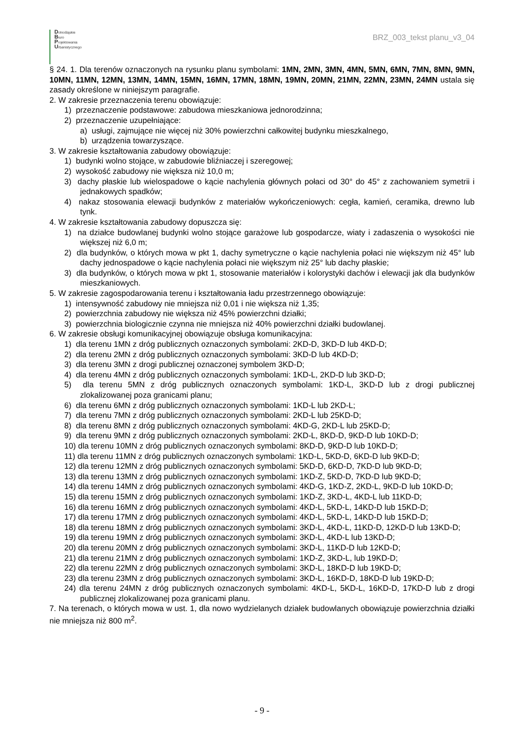Dolnośląskie
Biuro
Projektowania
Urbanistycznego
BRZ_003_tekst planu_v3_04
§ 24. 1. Dla terenów oznaczonych na rysunku planu symbolami: 1MN, 2MN, 3MN, 4MN, 5MN, 6MN, 7MN, 8MN, 9MN, 10MN, 11MN, 12MN, 13MN, 14MN, 15MN, 16MN, 17MN, 18MN, 19MN, 20MN, 21MN, 22MN, 23MN, 24MN ustala się zasady określone w niniejszym paragrafie.
2. W zakresie przeznaczenia terenu obowiązuje:
1) przeznaczenie podstawowe: zabudowa mieszkaniowa jednorodzinna;
2) przeznaczenie uzupełniające:
a) usługi, zajmujące nie więcej niż 30% powierzchni całkowitej budynku mieszkalnego,
b) urządzenia towarzyszące.
3. W zakresie kształtowania zabudowy obowiązuje:
1) budynki wolno stojące, w zabudowie bliźniaczej i szeregowej;
2) wysokość zabudowy nie większa niż 10,0 m;
3) dachy płaskie lub wielospadowe o kącie nachylenia głównych połaci od 30° do 45° z zachowaniem symetrii i jednakowych spadków;
4) nakaz stosowania elewacji budynków z materiałów wykończeniowych: cegła, kamień, ceramika, drewno lub tynk.
4. W zakresie kształtowania zabudowy dopuszcza się:
1) na działce budowlanej budynki wolno stojące garażowe lub gospodarcze, wiaty i zadaszenia o wysokości nie większej niż 6,0 m;
2) dla budynków, o których mowa w pkt 1, dachy symetryczne o kącie nachylenia połaci nie większym niż 45° lub dachy jednospadowe o kącie nachylenia połaci nie większym niż 25° lub dachy płaskie;
3) dla budynków, o których mowa w pkt 1, stosowanie materiałów i kolorystyki dachów i elewacji jak dla budynków mieszkaniowych.
5. W zakresie zagospodarowania terenu i kształtowania ładu przestrzennego obowiązuje:
1) intensywność zabudowy nie mniejsza niż 0,01 i nie większa niż 1,35;
2) powierzchnia zabudowy nie większa niż 45% powierzchni działki;
3) powierzchnia biologicznie czynna nie mniejsza niż 40% powierzchni działki budowlanej.
6. W zakresie obsługi komunikacyjnej obowiązuje obsługa komunikacyjna:
1) dla terenu 1MN z dróg publicznych oznaczonych symbolami: 2KD-D, 3KD-D lub 4KD-D;
2) dla terenu 2MN z dróg publicznych oznaczonych symbolami: 3KD-D lub 4KD-D;
3) dla terenu 3MN z drogi publicznej oznaczonej symbolem 3KD-D;
4) dla terenu 4MN z dróg publicznych oznaczonych symbolami: 1KD-L, 2KD-D lub 3KD-D;
5) dla terenu 5MN z dróg publicznych oznaczonych symbolami: 1KD-L, 3KD-D lub z drogi publicznej zlokalizowanej poza granicami planu;
6) dla terenu 6MN z dróg publicznych oznaczonych symbolami: 1KD-L lub 2KD-L;
7) dla terenu 7MN z dróg publicznych oznaczonych symbolami: 2KD-L lub 25KD-D;
8) dla terenu 8MN z dróg publicznych oznaczonych symbolami: 4KD-G, 2KD-L lub 25KD-D;
9) dla terenu 9MN z dróg publicznych oznaczonych symbolami: 2KD-L, 8KD-D, 9KD-D lub 10KD-D;
10) dla terenu 10MN z dróg publicznych oznaczonych symbolami: 8KD-D, 9KD-D lub 10KD-D;
11) dla terenu 11MN z dróg publicznych oznaczonych symbolami: 1KD-L, 5KD-D, 6KD-D lub 9KD-D;
12) dla terenu 12MN z dróg publicznych oznaczonych symbolami: 5KD-D, 6KD-D, 7KD-D lub 9KD-D;
13) dla terenu 13MN z dróg publicznych oznaczonych symbolami: 1KD-Z, 5KD-D, 7KD-D lub 9KD-D;
14) dla terenu 14MN z dróg publicznych oznaczonych symbolami: 4KD-G, 1KD-Z, 2KD-L, 9KD-D lub 10KD-D;
15) dla terenu 15MN z dróg publicznych oznaczonych symbolami: 1KD-Z, 3KD-L, 4KD-L lub 11KD-D;
16) dla terenu 16MN z dróg publicznych oznaczonych symbolami: 4KD-L, 5KD-L, 14KD-D lub 15KD-D;
17) dla terenu 17MN z dróg publicznych oznaczonych symbolami: 4KD-L, 5KD-L, 14KD-D lub 15KD-D;
18) dla terenu 18MN z dróg publicznych oznaczonych symbolami: 3KD-L, 4KD-L, 11KD-D, 12KD-D lub 13KD-D;
19) dla terenu 19MN z dróg publicznych oznaczonych symbolami: 3KD-L, 4KD-L lub 13KD-D;
20) dla terenu 20MN z dróg publicznych oznaczonych symbolami: 3KD-L, 11KD-D lub 12KD-D;
21) dla terenu 21MN z dróg publicznych oznaczonych symbolami: 1KD-Z, 3KD-L, lub 19KD-D;
22) dla terenu 22MN z dróg publicznych oznaczonych symbolami: 3KD-L, 18KD-D lub 19KD-D;
23) dla terenu 23MN z dróg publicznych oznaczonych symbolami: 3KD-L, 16KD-D, 18KD-D lub 19KD-D;
24) dla terenu 24MN z dróg publicznych oznaczonych symbolami: 4KD-L, 5KD-L, 16KD-D, 17KD-D lub z drogi publicznej zlokalizowanej poza granicami planu.
7. Na terenach, o których mowa w ust. 1, dla nowo wydzielanych działek budowlanych obowiązuje powierzchnia działki nie mniejsza niż 800 m<sup>2</sup>.
- 9 -